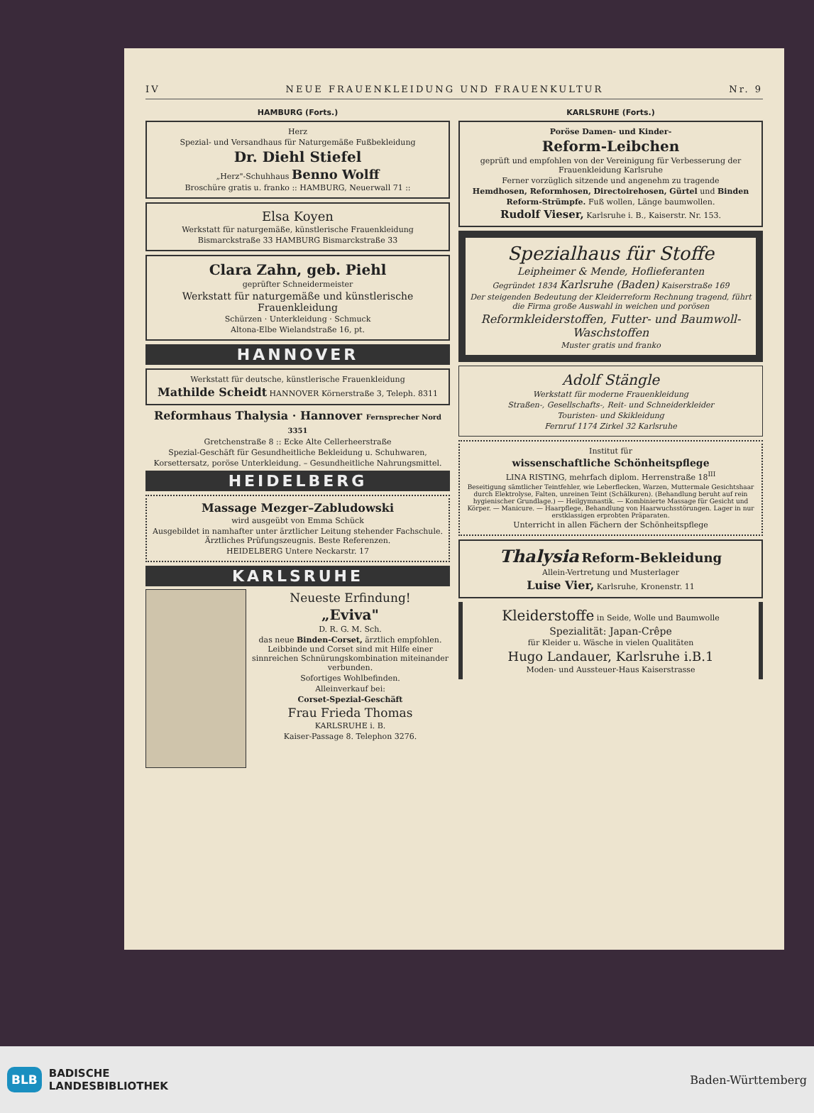IV NEUE FRAUENKLEIDUNG UND FRAUENKULTUR Nr. 9
HAMBURG (Forts.)
Herz
Spezial- und Versandhaus für Naturgemäße Fußbekleidung
Dr. Diehl Stiefel
„Herz"-Schuhhaus Benno Wolff
Broschüre gratis u. franko :: HAMBURG, Neuerwall 71 ::
Elsa Koyen
Werkstatt für naturgemäße, künstlerische Frauenkleidung
Bismarckstraße 33 HAMBURG Bismarckstraße 33
Clara Zahn, geb. Piehl
geprüfter Schneidermeister
Werkstatt für naturgemäße und künstlerische Frauenkleidung
Schürzen · Unterkleidung · Schmuck
Altona-Elbe Wielandstraße 16, pt.
HANNOVER
Werkstatt für deutsche, künstlerische Frauenkleidung
Mathilde Scheidt HANNOVER Körnerstraße 3, Teleph. 8311
Reformhaus Thalysia · Hannover Fernsprecher Nord 3351
Gretchenstraße 8 :: Ecke Alte Cellerheerstraße
Spezial-Geschäft für Gesundheitliche Bekleidung u. Schuhwaren,
Korsettersatz, poröse Unterkleidung. – Gesundheitliche Nahrungsmittel.
HEIDELBERG
Massage Mezger–Zabludowski
wird ausgeübt von Emma Schück
Ausgebildet in namhafter unter ärztlicher Leitung stehender Fachschule. Ärztliches Prüfungszeugnis. Beste Referenzen.
HEIDELBERG Untere Neckarstr. 17
KARLSRUHE
Neueste Erfindung!
„Eviva"
D. R. G. M. Sch.
das neue Binden-Corset, ärztlich empfohlen. Leibbinde und Corset sind mit Hilfe einer sinnreichen Schnürungskombination miteinander verbunden.
Sofortiges Wohlbefinden.
Alleinverkauf bei:
Corset-Spezial-Geschäft
Frau Frieda Thomas
KARLSRUHE i. B.
Kaiser-Passage 8. Telephon 3276.
KARLSRUHE (Forts.)
Poröse Damen- und Kinder-
Reform-Leibchen
geprüft und empfohlen von der Vereinigung für Verbesserung der Frauenkleidung Karlsruhe
Ferner vorzüglich sitzende und angenehm zu tragende
Hemdhosen, Reformhosen, Directoirehosen, Gürtel und Binden
Reform-Strümpfe. Fuß wollen, Länge baumwollen.
Rudolf Vieser, Karlsruhe i. B., Kaiserstr. Nr. 153.
Spezialhaus für Stoffe
Leipheimer & Mende, Hoflieferanten
Gegründet 1834 Karlsruhe (Baden) Kaiserstraße 169
Der steigenden Bedeutung der Kleiderreform Rechnung tragend, führt die Firma große Auswahl in weichen und porösen
Reformkleiderstoffen, Futter- und Baumwoll-Waschstoffen
Muster gratis und franko
Adolf Stängle
Werkstatt für moderne Frauenkleidung
Straßen-, Gesellschafts-, Reit- und Schneiderkleider
Touristen- und Skikleidung
Fernruf 1174 Zirkel 32 Karlsruhe
Institut für
wissenschaftliche Schönheitspflege
LINA RISTING, mehrfach diplom. Herrenstraße 18<sup>III</sup>
Beseitigung sämtlicher Teintfehler, wie Leberflecken, Warzen, Muttermale Gesichtshaar durch Elektrolyse, Falten, unreinen Teint (Schälkuren). (Behandlung beruht auf rein hygienischer Grundlage.) — Heilgymnastik. — Kombinierte Massage für Gesicht und Körper. — Manicure. — Haarpflege, Behandlung von Haarwuchsstörungen. Lager in nur erstklassigen erprobten Präparaten.
Unterricht in allen Fächern der Schönheitspflege
Thalysia Reform-Bekleidung
Allein-Vertretung und Musterlager
Luise Vier, Karlsruhe, Kronenstr. 11
Kleiderstoffe in Seide, Wolle und Baumwolle
Spezialität: Japan-Crêpe
für Kleider u. Wäsche in vielen Qualitäten
Hugo Landauer, Karlsruhe i.B.1
Moden- und Aussteuer-Haus Kaiserstrasse
BLB BADISCHE
LANDESBIBLIOTHEK
Baden-Württemberg